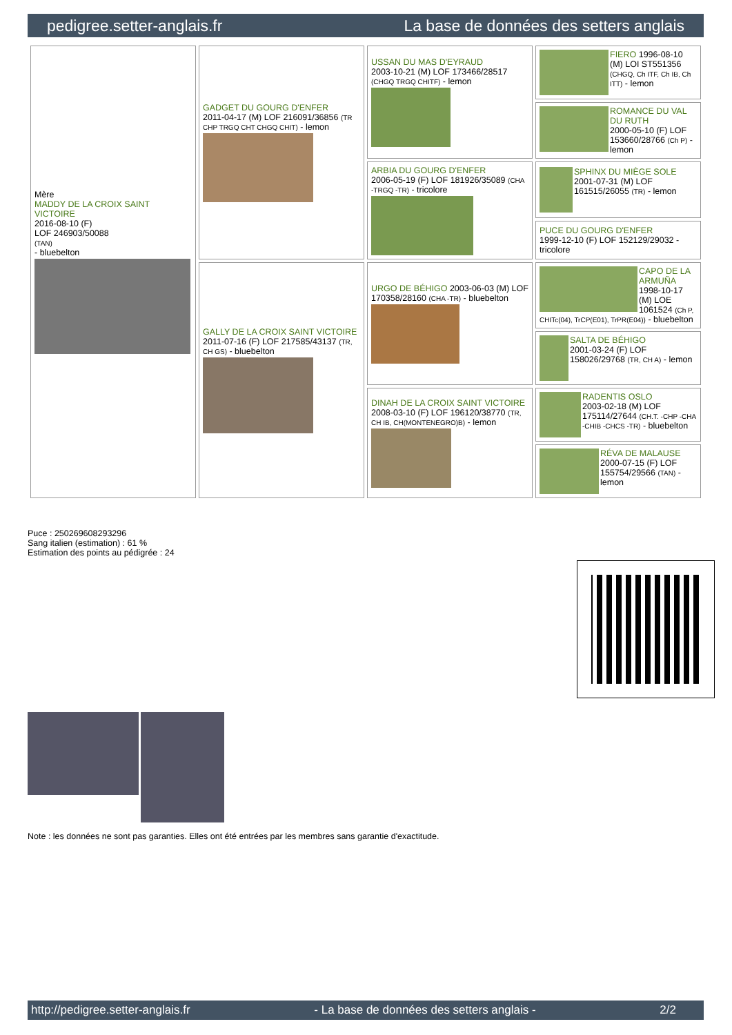pedigree.setter-anglais.fr La base de données des setters anglais
| Mère MADDY DE LA CROIX SAINT VICTOIRE 2016-08-10 (F) LOF 246903/50088 (TAN) - bluebelton | GADGET DU GOURG D'ENFER 2011-04-17 (M) LOF 216091/36856 (TR CHP TRGQ CHT CHGQ CHIT) - lemon | USSAN DU MAS D'EYRAUD 2003-10-21 (M) LOF 173466/28517 (CHGQ TRGQ CHITF) - lemon | FIERO 1996-08-10 (M) LOI ST551356 (CHGQ, Ch ITF, Ch IB, Ch ITT) - lemon |
| | | | ROMANCE DU VAL DU RUTH 2000-05-10 (F) LOF 153660/28766 (Ch P) - lemon |
| | | ARBIA DU GOURG D'ENFER 2006-05-19 (F) LOF 181926/35089 (CHA -TRGQ -TR) - tricolore | SPHINX DU MIÈGE SOLE 2001-07-31 (M) LOF 161515/26055 (TR) - lemon |
| | | | PUCE DU GOURG D'ENFER 1999-12-10 (F) LOF 152129/29032 - tricolore |
| | GALLY DE LA CROIX SAINT VICTOIRE 2011-07-16 (F) LOF 217585/43137 (TR, CH GS) - bluebelton | URGO DE BÉHIGO 2003-06-03 (M) LOF 170358/28160 (CHA -TR) - bluebelton | CAPO DE LA ARMUÑA 1998-10-17 (M) LOE 1061524 (Ch P, CHITc(04), TrCP(E01), TrPR(E04)) - bluebelton |
| | | | SALTA DE BÉHIGO 2001-03-24 (F) LOF 158026/29768 (TR, CH A) - lemon |
| | | DINAH DE LA CROIX SAINT VICTOIRE 2008-03-10 (F) LOF 196120/38770 (TR, CH IB, CH(MONTENEGRO)B) - lemon | RADENTIS OSLO 2003-02-18 (M) LOF 175114/27644 (CH.T. -CHP -CHA -CHIB -CHCS -TR) - bluebelton |
| | | | RÉVA DE MALAUSE 2000-07-15 (F) LOF 155754/29566 (TAN) - lemon |
Puce : 250269608293296
Sang italien (estimation) : 61 %
Estimation des points au pédigrée : 24
Note : les données ne sont pas garanties. Elles ont été entrées par les membres sans garantie d'exactitude.
http://pedigree.setter-anglais.fr - La base de données des setters anglais - 2/2